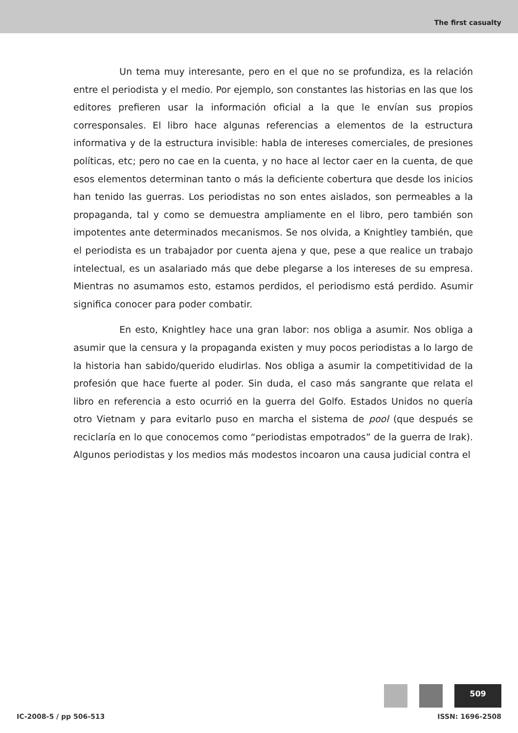The first casualty
Un tema muy interesante, pero en el que no se profundiza, es la relación entre el periodista y el medio. Por ejemplo, son constantes las historias en las que los editores prefieren usar la información oficial a la que le envían sus propios corresponsales. El libro hace algunas referencias a elementos de la estructura informativa y de la estructura invisible: habla de intereses comerciales, de presiones políticas, etc; pero no cae en la cuenta, y no hace al lector caer en la cuenta, de que esos elementos determinan tanto o más la deficiente cobertura que desde los inicios han tenido las guerras. Los periodistas no son entes aislados, son permeables a la propaganda, tal y como se demuestra ampliamente en el libro, pero también son impotentes ante determinados mecanismos. Se nos olvida, a Knightley también, que el periodista es un trabajador por cuenta ajena y que, pese a que realice un trabajo intelectual, es un asalariado más que debe plegarse a los intereses de su empresa. Mientras no asumamos esto, estamos perdidos, el periodismo está perdido. Asumir significa conocer para poder combatir.
En esto, Knightley hace una gran labor: nos obliga a asumir. Nos obliga a asumir que la censura y la propaganda existen y muy pocos periodistas a lo largo de la historia han sabido/querido eludirlas. Nos obliga a asumir la competitividad de la profesión que hace fuerte al poder. Sin duda, el caso más sangrante que relata el libro en referencia a esto ocurrió en la guerra del Golfo. Estados Unidos no quería otro Vietnam y para evitarlo puso en marcha el sistema de pool (que después se reciclaría en lo que conocemos como “periodistas empotrados” de la guerra de Irak). Algunos periodistas y los medios más modestos incoaron una causa judicial contra el
509
IC-2008-5 / pp 506-513 ISSN: 1696-2508